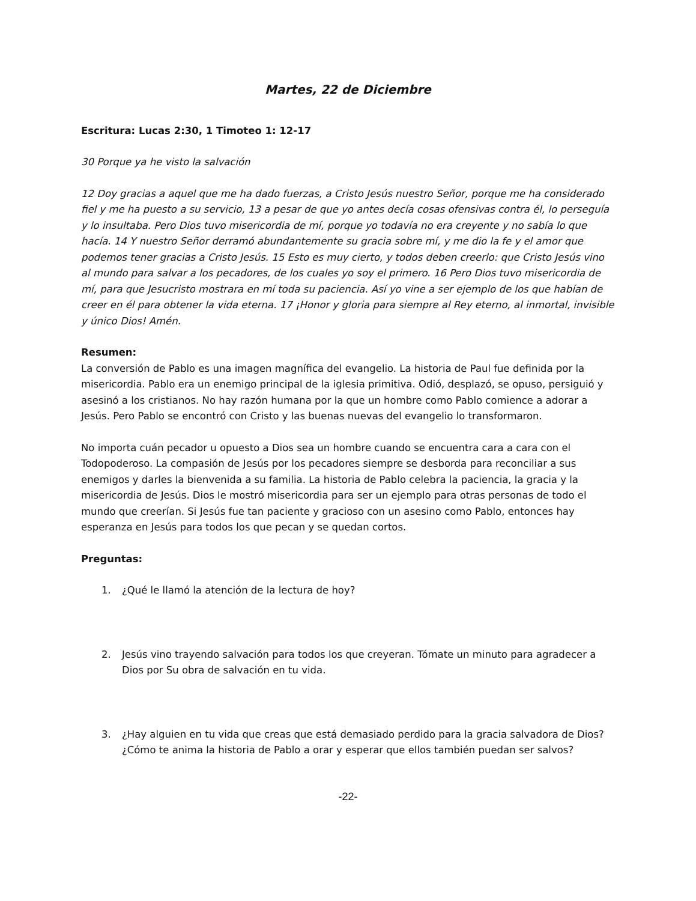Martes, 22 de Diciembre
Escritura: Lucas 2:30, 1 Timoteo 1: 12-17
30 Porque ya he visto la salvación
12 Doy gracias a aquel que me ha dado fuerzas, a Cristo Jesús nuestro Señor, porque me ha considerado fiel y me ha puesto a su servicio, 13 a pesar de que yo antes decía cosas ofensivas contra él, lo perseguía y lo insultaba. Pero Dios tuvo misericordia de mí, porque yo todavía no era creyente y no sabía lo que hacía. 14 Y nuestro Señor derramó abundantemente su gracia sobre mí, y me dio la fe y el amor que podemos tener gracias a Cristo Jesús. 15 Esto es muy cierto, y todos deben creerlo: que Cristo Jesús vino al mundo para salvar a los pecadores, de los cuales yo soy el primero. 16 Pero Dios tuvo misericordia de mí, para que Jesucristo mostrara en mí toda su paciencia. Así yo vine a ser ejemplo de los que habían de creer en él para obtener la vida eterna. 17 ¡Honor y gloria para siempre al Rey eterno, al inmortal, invisible y único Dios! Amén.
Resumen:
La conversión de Pablo es una imagen magnífica del evangelio. La historia de Paul fue definida por la misericordia. Pablo era un enemigo principal de la iglesia primitiva. Odió, desplazó, se opuso, persiguió y asesinó a los cristianos. No hay razón humana por la que un hombre como Pablo comience a adorar a Jesús. Pero Pablo se encontró con Cristo y las buenas nuevas del evangelio lo transformaron.
No importa cuán pecador u opuesto a Dios sea un hombre cuando se encuentra cara a cara con el Todopoderoso. La compasión de Jesús por los pecadores siempre se desborda para reconciliar a sus enemigos y darles la bienvenida a su familia. La historia de Pablo celebra la paciencia, la gracia y la misericordia de Jesús. Dios le mostró misericordia para ser un ejemplo para otras personas de todo el mundo que creerían. Si Jesús fue tan paciente y gracioso con un asesino como Pablo, entonces hay esperanza en Jesús para todos los que pecan y se quedan cortos.
Preguntas:
1. ¿Qué le llamó la atención de la lectura de hoy?
2. Jesús vino trayendo salvación para todos los que creyeran. Tómate un minuto para agradecer a Dios por Su obra de salvación en tu vida.
3. ¿Hay alguien en tu vida que creas que está demasiado perdido para la gracia salvadora de Dios? ¿Cómo te anima la historia de Pablo a orar y esperar que ellos también puedan ser salvos?
-22-